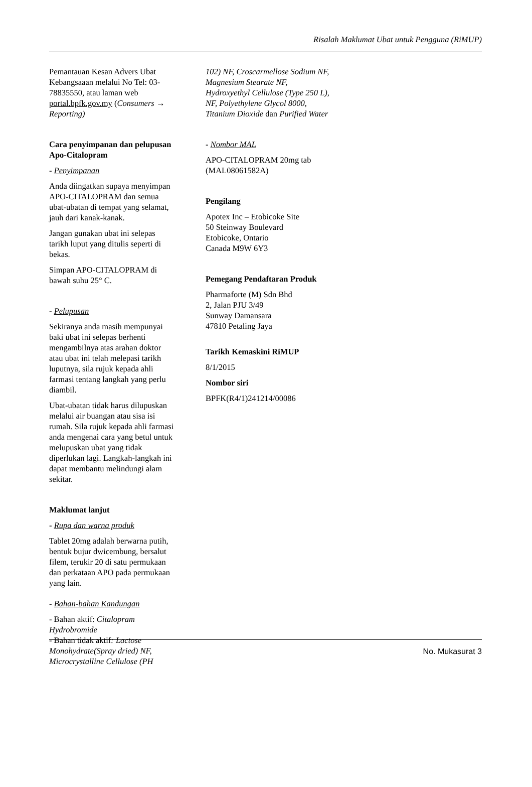Risalah Maklumat Ubat untuk Pengguna (RiMUP)
Pemantauan Kesan Advers Ubat Kebangsaaan melalui No Tel: 03-78835550, atau laman web portal.bpfk.gov.my (Consumers → Reporting)
Cara penyimpanan dan pelupusan Apo-Citalopram
- Penyimpanan
Anda diingatkan supaya menyimpan APO-CITALOPRAM dan semua ubat-ubatan di tempat yang selamat, jauh dari kanak-kanak.
Jangan gunakan ubat ini selepas tarikh luput yang ditulis seperti di bekas.
Simpan APO-CITALOPRAM di bawah suhu 25° C.
- Pelupusan
Sekiranya anda masih mempunyai baki ubat ini selepas berhenti mengambilnya atas arahan doktor atau ubat ini telah melepasi tarikh luputnya, sila rujuk kepada ahli farmasi tentang langkah yang perlu diambil.
Ubat-ubatan tidak harus dilupuskan melalui air buangan atau sisa isi rumah. Sila rujuk kepada ahli farmasi anda mengenai cara yang betul untuk melupuskan ubat yang tidak diperlukan lagi. Langkah-langkah ini dapat membantu melindungi alam sekitar.
Maklumat lanjut
- Rupa dan warna produk
Tablet 20mg adalah berwarna putih, bentuk bujur dwicembung, bersalut filem, terukir 20 di satu permukaan dan perkataan APO pada permukaan yang lain.
- Bahan-bahan Kandungan
- Bahan aktif: Citalopram Hydrobromide
- Bahan tidak aktif: Lactose Monohydrate(Spray dried) NF, Microcrystalline Cellulose (PH
102) NF, Croscarmellose Sodium NF, Magnesium Stearate NF, Hydroxyethyl Cellulose (Type 250 L), NF, Polyethylene Glycol 8000, Titanium Dioxide dan Purified Water
- Nombor MAL
APO-CITALOPRAM 20mg tab (MAL08061582A)
Pengilang
Apotex Inc – Etobicoke Site
50 Steinway Boulevard
Etobicoke, Ontario
Canada M9W 6Y3
Pemegang Pendaftaran Produk
Pharmaforte (M) Sdn Bhd
2, Jalan PJU 3/49
Sunway Damansara
47810 Petaling Jaya
Tarikh Kemaskini RiMUP
8/1/2015
Nombor siri
BPFK(R4/1)241214/00086
No. Mukasurat 3